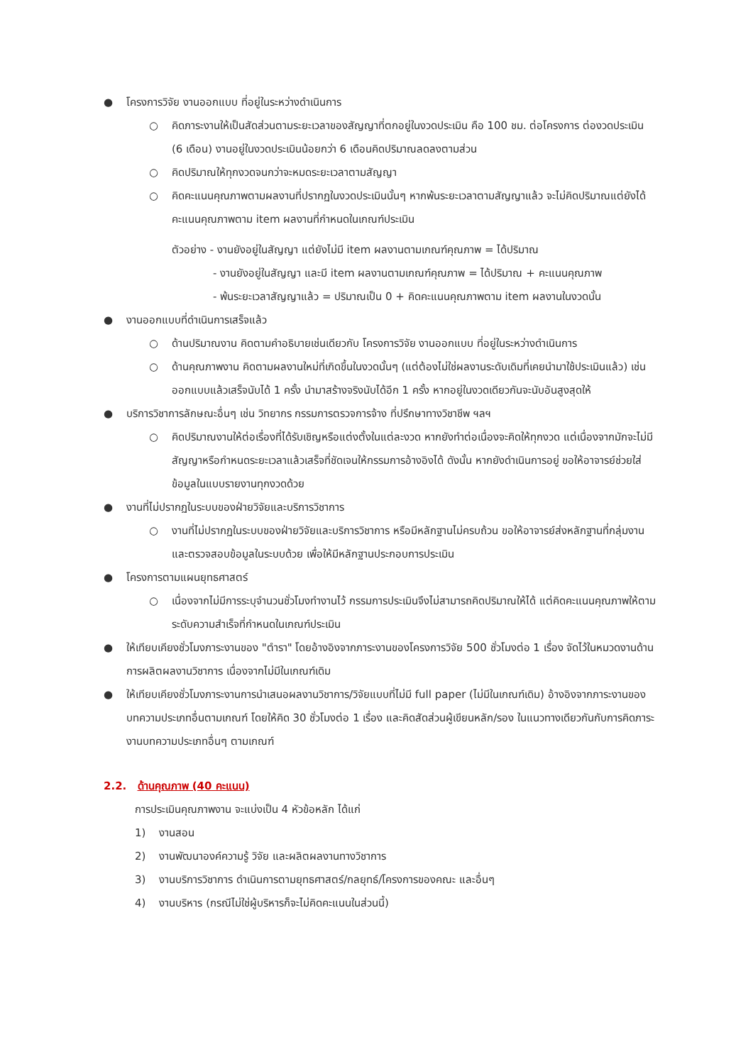● โครงการวิจัย งานออกแบบ ที่อยู่ในระหว่างดำเนินการ
○ คิดภาระงานให้เป็นสัดส่วนตามระยะเวลาของสัญญาที่ตกอยู่ในงวดประเมิน คือ 100 ชม. ต่อโครงการ ต่องวดประเมิน (6 เดือน) งานอยู่ในงวดประเมินน้อยกว่า 6 เดือนคิดปริมาณลดลงตามส่วน
○ คิดปริมาณให้ทุกงวดจนกว่าจะหมดระยะเวลาตามสัญญา
○ คิดคะแนนคุณภาพตามผลงานที่ปรากฏในงวดประเมินนั้นๆ หากพ้นระยะเวลาตามสัญญาแล้ว จะไม่คิดปริมาณแต่ยังได้คะแนนคุณภาพตาม item ผลงานที่กำหนดในเกณฑ์ประเมิน
ตัวอย่าง - งานยังอยู่ในสัญญา แต่ยังไม่มี item ผลงานตามเกณฑ์คุณภาพ = ได้ปริมาณ
- งานยังอยู่ในสัญญา และมี item ผลงานตามเกณฑ์คุณภาพ = ได้ปริมาณ + คะแนนคุณภาพ
- พ้นระยะเวลาสัญญาแล้ว = ปริมาณเป็น 0 + คิดคะแนนคุณภาพตาม item ผลงานในงวดนั้น
● งานออกแบบที่ดำเนินการเสร็จแล้ว
○ ด้านปริมาณงาน คิดตามคำอธิบายเช่นเดียวกับ โครงการวิจัย งานออกแบบ ที่อยู่ในระหว่างดำเนินการ
○ ด้านคุณภาพงาน คิดตามผลงานใหม่ที่เกิดขึ้นในงวดนั้นๆ (แต่ต้องไม่ใช่ผลงานระดับเดิมที่เคยนำมาใช้ประเมินแล้ว) เช่น ออกแบบแล้วเสร็จนับได้ 1 ครั้ง นำมาสร้างจริงนับได้อีก 1 ครั้ง หากอยู่ในงวดเดียวกันจะนับอันสูงสุดให้
● บริการวิชาการลักษณะอื่นๆ เช่น วิทยากร กรรมการตรวจการจ้าง ที่ปรึกษาทางวิชาชีพ ฯลฯ
○ คิดปริมาณงานให้ต่อเรื่องที่ได้รับเชิญหรือแต่งตั้งในแต่ละงวด หากยังทำต่อเนื่องจะคิดให้ทุกงวด แต่เนื่องจากมักจะไม่มีสัญญาหรือกำหนดระยะเวลาแล้วเสร็จที่ชัดเจนให้กรรมการอ้างอิงได้ ดังนั้น หากยังดำเนินการอยู่ ขอให้อาจารย์ช่วยใส่ข้อมูลในแบบรายงานทุกงวดด้วย
● งานที่ไม่ปรากฏในระบบของฝ่ายวิจัยและบริการวิชาการ
○ งานที่ไม่ปรากฏในระบบของฝ่ายวิจัยและบริการวิชาการ หรือมีหลักฐานไม่ครบถ้วน ขอให้อาจารย์ส่งหลักฐานที่กลุ่มงานและตรวจสอบข้อมูลในระบบด้วย เพื่อให้มีหลักฐานประกอบการประเมิน
● โครงการตามแผนยุทธศาสตร์
○ เนื่องจากไม่มีการระบุจำนวนชั่วโมงทำงานไว้ กรรมการประเมินจึงไม่สามารถคิดปริมาณให้ได้ แต่คิดคะแนนคุณภาพให้ตามระดับความสำเร็จที่กำหนดในเกณฑ์ประเมิน
● ให้เทียบเคียงชั่วโมงภาระงานของ "ตำรา" โดยอ้างอิงจากภาระงานของโครงการวิจัย 500 ชั่วโมงต่อ 1 เรื่อง จัดไว้ในหมวดงานด้านการผลิตผลงานวิชาการ เนื่องจากไม่มีในเกณฑ์เดิม
● ให้เทียบเคียงชั่วโมงภาระงานการนำเสนอผลงานวิชาการ/วิจัยแบบที่ไม่มี full paper (ไม่มีในเกณฑ์เดิม) อ้างอิงจากภาระงานของบทความประเภทอื่นตามเกณฑ์ โดยให้คิด 30 ชั่วโมงต่อ 1 เรื่อง และคิดสัดส่วนผู้เขียนหลัก/รอง ในแนวทางเดียวกันกับการคิดภาระงานบทความประเภทอื่นๆ ตามเกณฑ์
2.2. ด้านคุณภาพ (40 คะแนน)
การประเมินคุณภาพงาน จะแบ่งเป็น 4 หัวข้อหลัก ได้แก่
1) งานสอน
2) งานพัฒนาองค์ความรู้ วิจัย และผลิตผลงานทางวิชาการ
3) งานบริการวิชาการ ดำเนินการตามยุทธศาสตร์/กลยุทธ์/โครงการของคณะ และอื่นๆ
4) งานบริหาร (กรณีไม่ใช่ผู้บริหารก็จะไม่คิดคะแนนในส่วนนี้)